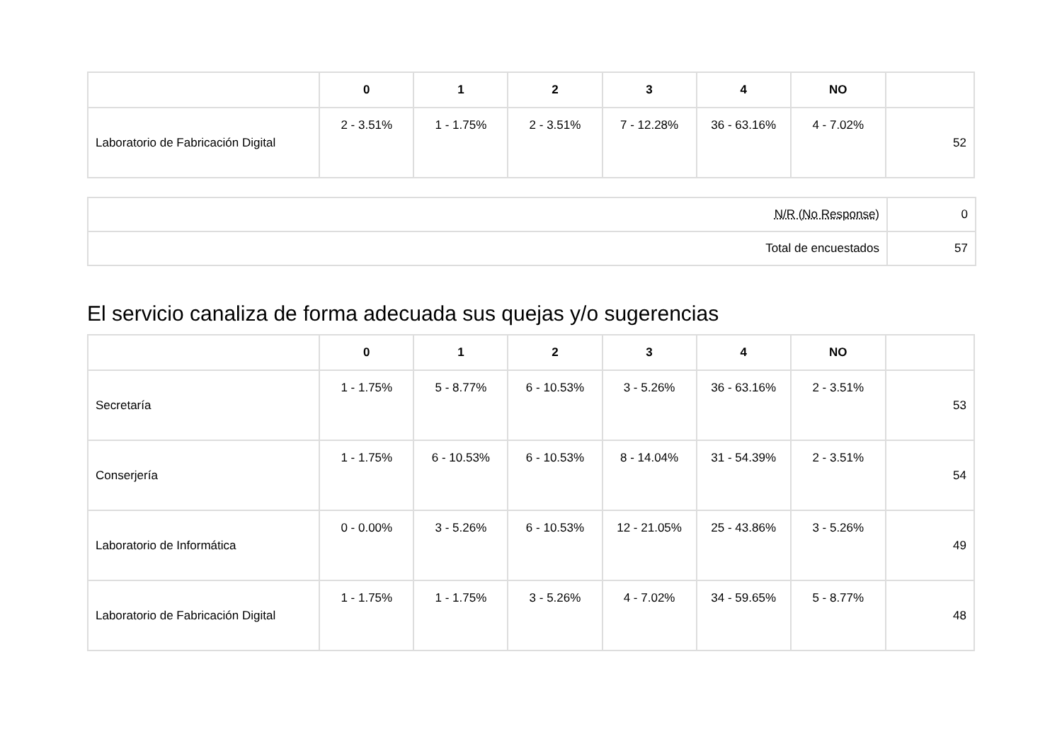| | 0 | 1 | 2 | 3 | 4 | NO | |
| --- | --- | --- | --- | --- | --- | --- | --- |
| Laboratorio de Fabricación Digital | 2 - 3.51% | 1 - 1.75% | 2 - 3.51% | 7 - 12.28% | 36 - 63.16% | 4 - 7.02% | 52 |
| N/R (No Response) | 0 |
| Total de encuestados | 57 |
El servicio canaliza de forma adecuada sus quejas y/o sugerencias
| | 0 | 1 | 2 | 3 | 4 | NO | |
| --- | --- | --- | --- | --- | --- | --- | --- |
| Secretaría | 1 - 1.75% | 5 - 8.77% | 6 - 10.53% | 3 - 5.26% | 36 - 63.16% | 2 - 3.51% | 53 |
| Conserjería | 1 - 1.75% | 6 - 10.53% | 6 - 10.53% | 8 - 14.04% | 31 - 54.39% | 2 - 3.51% | 54 |
| Laboratorio de Informática | 0 - 0.00% | 3 - 5.26% | 6 - 10.53% | 12 - 21.05% | 25 - 43.86% | 3 - 5.26% | 49 |
| Laboratorio de Fabricación Digital | 1 - 1.75% | 1 - 1.75% | 3 - 5.26% | 4 - 7.02% | 34 - 59.65% | 5 - 8.77% | 48 |